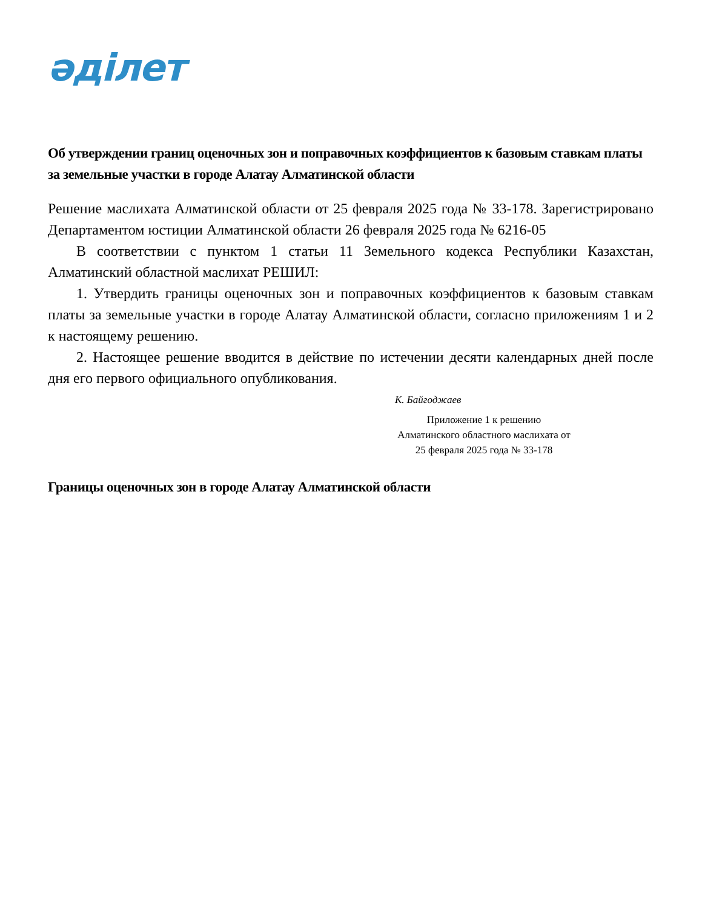әділет
Об утверждении границ оценочных зон и поправочных коэффициентов к базовым ставкам платы за земельные участки в городе Алатау Алматинской области
Решение маслихата Алматинской области от 25 февраля 2025 года № 33-178. Зарегистрировано Департаментом юстиции Алматинской области 26 февраля 2025 года № 6216-05
В соответствии с пунктом 1 статьи 11 Земельного кодекса Республики Казахстан, Алматинский областной маслихат РЕШИЛ:
1. Утвердить границы оценочных зон и поправочных коэффициентов к базовым ставкам платы за земельные участки в городе Алатау Алматинской области, согласно приложениям 1 и 2 к настоящему решению.
2. Настоящее решение вводится в действие по истечении десяти календарных дней после дня его первого официального опубликования.
К. Байгоджаев
Приложение 1 к решению
Алматинского областного маслихата от
25 февраля 2025 года № 33-178
Границы оценочных зон в городе Алатау Алматинской области